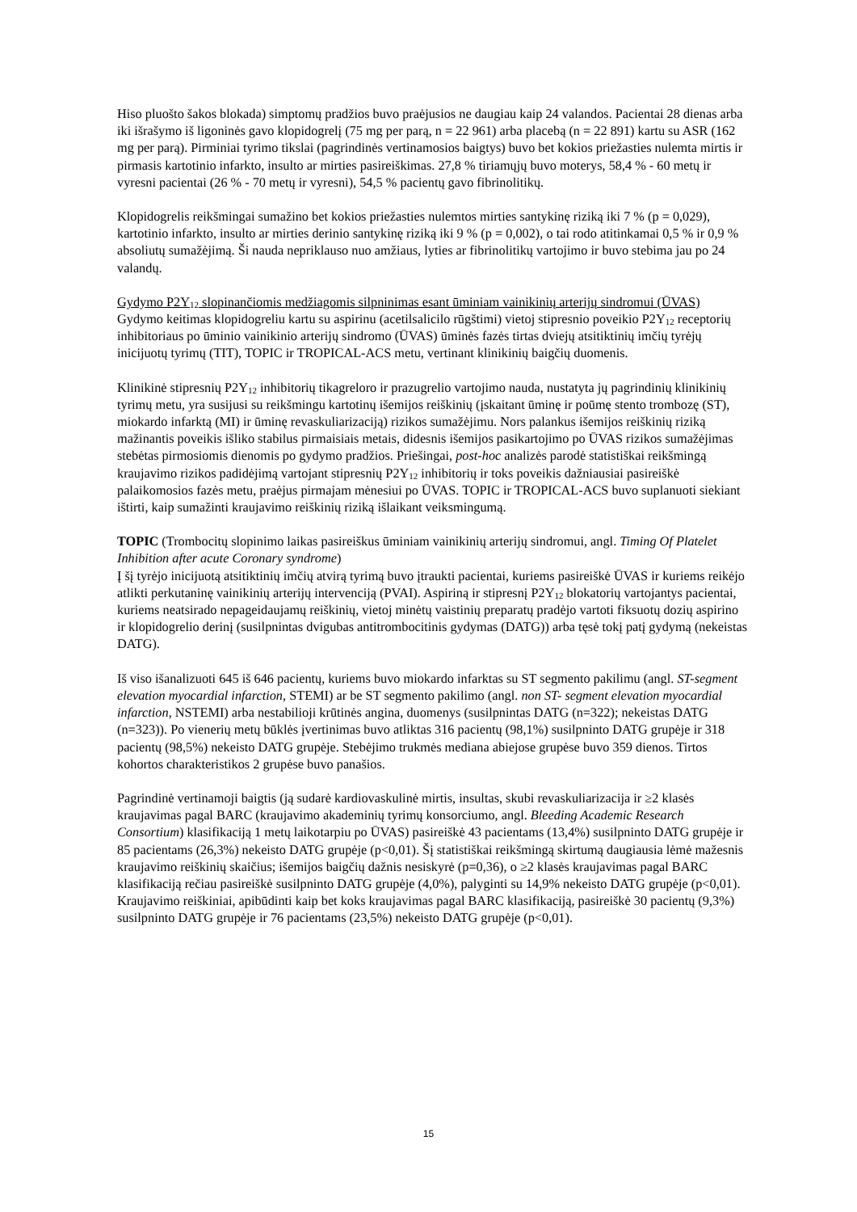Hiso pluošto šakos blokada) simptomų pradžios buvo praėjusios ne daugiau kaip 24 valandos. Pacientai 28 dienas arba iki išrašymo iš ligoninės gavo klopidogrelį (75 mg per parą, n = 22 961) arba placebą (n = 22 891) kartu su ASR (162 mg per parą). Pirminiai tyrimo tikslai (pagrindinės vertinamosios baigtys) buvo bet kokios priežasties nulemta mirtis ir pirmasis kartotinio infarkto, insulto ar mirties pasireiškimas. 27,8 % tiriamųjų buvo moterys, 58,4 % - 60 metų ir vyresni pacientai (26 % - 70 metų ir vyresni), 54,5 % pacientų gavo fibrinolitikų.
Klopidogrelis reikšmingai sumažino bet kokios priežasties nulemtos mirties santykinę riziką iki 7 % (p = 0,029), kartotinio infarkto, insulto ar mirties derinio santykinę riziką iki 9 % (p = 0,002), o tai rodo atitinkamai 0,5 % ir 0,9 % absoliutų sumažėjimą. Ši nauda nepriklauso nuo amžiaus, lyties ar fibrinolitikų vartojimo ir buvo stebima jau po 24 valandų.
Gydymo P2Y<sub>12</sub> slopinančiomis medžiagomis silpninimas esant ūminiam vainikinių arterijų sindromui (ŪVAS)
Gydymo keitimas klopidogreliu kartu su aspirinu (acetilsalicilo rūgštimi) vietoj stipresnio poveikio P2Y<sub>12</sub> receptorių inhibitoriaus po ūminio vainikinio arterijų sindromo (ŪVAS) ūminės fazės tirtas dviejų atsitiktinių imčių tyrėjų inicijuotų tyrimų (TIT), TOPIC ir TROPICAL-ACS metu, vertinant klinikinių baigčių duomenis.
Klinikinė stipresnių P2Y<sub>12</sub> inhibitorių tikagreloro ir prazugrelio vartojimo nauda, nustatyta jų pagrindinių klinikinių tyrimų metu, yra susijusi su reikšmingu kartotinų išemijos reiškinių (įskaitant ūminę ir poūmę stento trombozę (ST), miokardo infarktą (MI) ir ūminę revaskuliarizaciją) rizikos sumažėjimu. Nors palankus išemijos reiškinių riziką mažinantis poveikis išliko stabilus pirmaisiais metais, didesnis išemijos pasikartojimo po ŪVAS rizikos sumažėjimas stebėtas pirmosiomis dienomis po gydymo pradžios. Priešingai, post-hoc analizės parodė statistiškai reikšmingą kraujavimo rizikos padidėjimą vartojant stipresnių P2Y<sub>12</sub> inhibitorių ir toks poveikis dažniausiai pasireiškė palaikomosios fazės metu, praėjus pirmajam mėnesiui po ŪVAS. TOPIC ir TROPICAL-ACS buvo suplanuoti siekiant ištirti, kaip sumažinti kraujavimo reiškinių riziką išlaikant veiksmingumą.
TOPIC (Trombocitų slopinimo laikas pasireiškus ūminiam vainikinių arterijų sindromui, angl. Timing Of Platelet Inhibition after acute Coronary syndrome)
Į šį tyrėjo inicijuotą atsitiktinių imčių atvirą tyrimą buvo įtraukti pacientai, kuriems pasireiškė ŪVAS ir kuriems reikėjo atlikti perkutaninę vainikinių arterijų intervenciją (PVAI). Aspiriną ir stipresnį P2Y<sub>12</sub> blokatorių vartojantys pacientai, kuriems neatsirado nepageidaujamų reiškinių, vietoj minėtų vaistinių preparatų pradėjo vartoti fiksuotų dozių aspirino ir klopidogrelio derinį (susilpnintas dvigubas antitrombocitinis gydymas (DATG)) arba tęsė tokį patį gydymą (nekeistas DATG).
Iš viso išanalizuoti 645 iš 646 pacientų, kuriems buvo miokardo infarktas su ST segmento pakilimu (angl. ST-segment elevation myocardial infarction, STEMI) ar be ST segmento pakilimo (angl. non ST- segment elevation myocardial infarction, NSTEMI) arba nestabilioji krūtinės angina, duomenys (susilpnintas DATG (n=322); nekeistas DATG (n=323)). Po vienerių metų būklės įvertinimas buvo atliktas 316 pacientų (98,1%) susilpninto DATG grupėje ir 318 pacientų (98,5%) nekeisto DATG grupėje. Stebėjimo trukmės mediana abiejose grupėse buvo 359 dienos. Tirtos kohortos charakteristikos 2 grupėse buvo panašios.
Pagrindinė vertinamoji baigtis (ją sudarė kardiovaskulinė mirtis, insultas, skubi revaskuliarizacija ir ≥2 klasės kraujavimas pagal BARC (kraujavimo akademinių tyrimų konsorciumo, angl. Bleeding Academic Research Consortium) klasifikaciją 1 metų laikotarpiu po ŪVAS) pasireiškė 43 pacientams (13,4%) susilpninto DATG grupėje ir 85 pacientams (26,3%) nekeisto DATG grupėje (p<0,01). Šį statistiškai reikšmingą skirtumą daugiausia lėmė mažesnis kraujavimo reiškinių skaičius; išemijos baigčių dažnis nesiskyrė (p=0,36), o ≥2 klasės kraujavimas pagal BARC klasifikaciją rečiau pasireiškė susilpninto DATG grupėje (4,0%), palyginti su 14,9% nekeisto DATG grupėje (p<0,01). Kraujavimo reiškiniai, apibūdinti kaip bet koks kraujavimas pagal BARC klasifikaciją, pasireiškė 30 pacientų (9,3%) susilpninto DATG grupėje ir 76 pacientams (23,5%) nekeisto DATG grupėje (p<0,01).
15